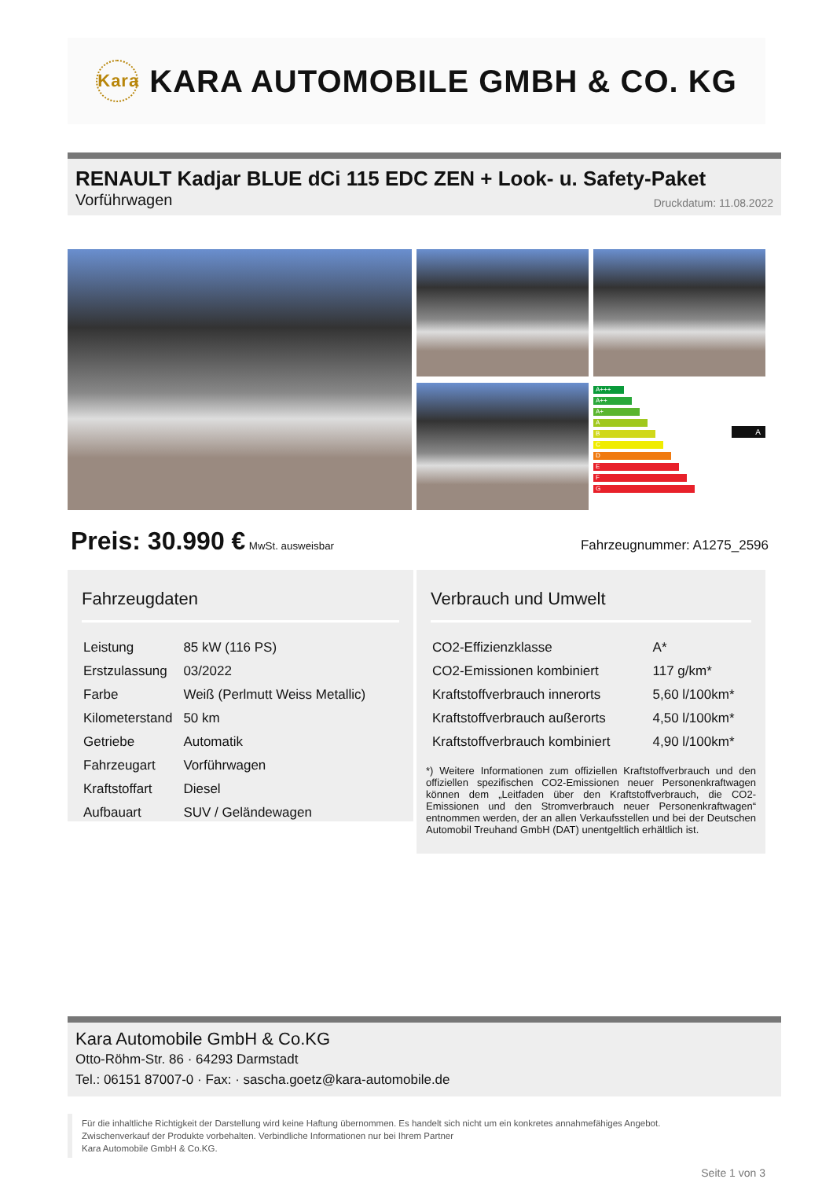Kara KARA AUTOMOBILE GMBH & CO. KG
RENAULT Kadjar BLUE dCi 115 EDC ZEN + Look- u. Safety-Paket
Vorführwagen Druckdatum: 11.08.2022
A+++
A++
A+
A
B
C
D
E
F
G
A
Preis: 30.990 € MwSt. ausweisbar Fahrzeugnummer: A1275_2596
Fahrzeugdaten
| Leistung | 85 kW (116 PS) |
| Erstzulassung | 03/2022 |
| Farbe | Weiß (Perlmutt Weiss Metallic) |
| Kilometerstand | 50 km |
| Getriebe | Automatik |
| Fahrzeugart | Vorführwagen |
| Kraftstoffart | Diesel |
| Aufbauart | SUV / Geländewagen |
Verbrauch und Umwelt
| CO2-Effizienzklasse | A* |
| CO2-Emissionen kombiniert | 117 g/km* |
| Kraftstoffverbrauch innerorts | 5,60 l/100km* |
| Kraftstoffverbrauch außerorts | 4,50 l/100km* |
| Kraftstoffverbrauch kombiniert | 4,90 l/100km* |
*) Weitere Informationen zum offiziellen Kraftstoffverbrauch und den offiziellen spezifischen CO2-Emissionen neuer Personenkraftwagen können dem „Leitfaden über den Kraftstoffverbrauch, die CO2-Emissionen und den Stromverbrauch neuer Personenkraftwagen“ entnommen werden, der an allen Verkaufsstellen und bei der Deutschen Automobil Treuhand GmbH (DAT) unentgeltlich erhältlich ist.
Kara Automobile GmbH & Co.KG
Otto-Röhm-Str. 86 · 64293 Darmstadt
Tel.: 06151 87007-0 · Fax: · sascha.goetz@kara-automobile.de
Für die inhaltliche Richtigkeit der Darstellung wird keine Haftung übernommen. Es handelt sich nicht um ein konkretes annahmefähiges Angebot.
Zwischenverkauf der Produkte vorbehalten. Verbindliche Informationen nur bei Ihrem Partner
Kara Automobile GmbH & Co.KG.
Seite 1 von 3